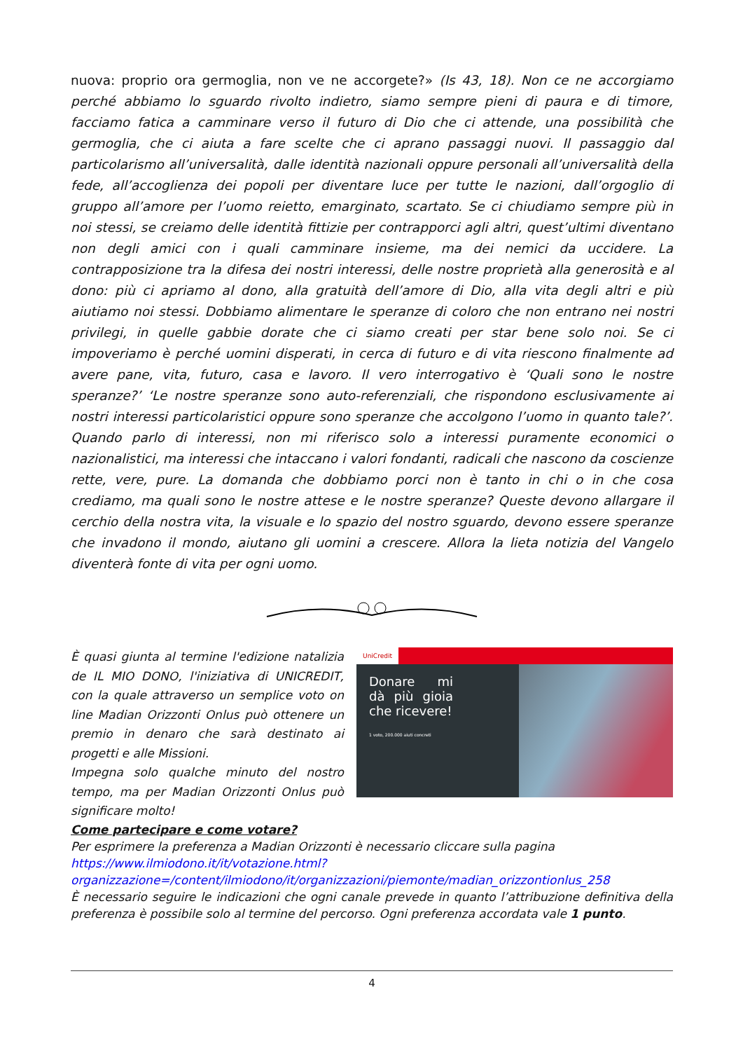nuova: proprio ora germoglia, non ve ne accorgete?» (Is 43, 18). Non ce ne accorgiamo perché abbiamo lo sguardo rivolto indietro, siamo sempre pieni di paura e di timore, facciamo fatica a camminare verso il futuro di Dio che ci attende, una possibilità che germoglia, che ci aiuta a fare scelte che ci aprano passaggi nuovi. Il passaggio dal particolarismo all’universalità, dalle identità nazionali oppure personali all’universalità della fede, all’accoglienza dei popoli per diventare luce per tutte le nazioni, dall’orgoglio di gruppo all’amore per l’uomo reietto, emarginato, scartato. Se ci chiudiamo sempre più in noi stessi, se creiamo delle identità fittizie per contrapporci agli altri, quest’ultimi diventano non degli amici con i quali camminare insieme, ma dei nemici da uccidere. La contrapposizione tra la difesa dei nostri interessi, delle nostre proprietà alla generosità e al dono: più ci apriamo al dono, alla gratuità dell’amore di Dio, alla vita degli altri e più aiutiamo noi stessi. Dobbiamo alimentare le speranze di coloro che non entrano nei nostri privilegi, in quelle gabbie dorate che ci siamo creati per star bene solo noi. Se ci impoveriamo è perché uomini disperati, in cerca di futuro e di vita riescono finalmente ad avere pane, vita, futuro, casa e lavoro. Il vero interrogativo è ‘Quali sono le nostre speranze?’ ‘Le nostre speranze sono auto-referenziali, che rispondono esclusivamente ai nostri interessi particolaristici oppure sono speranze che accolgono l’uomo in quanto tale?’. Quando parlo di interessi, non mi riferisco solo a interessi puramente economici o nazionalistici, ma interessi che intaccano i valori fondanti, radicali che nascono da coscienze rette, vere, pure. La domanda che dobbiamo porci non è tanto in chi o in che cosa crediamo, ma quali sono le nostre attese e le nostre speranze? Queste devono allargare il cerchio della nostra vita, la visuale e lo spazio del nostro sguardo, devono essere speranze che invadono il mondo, aiutano gli uomini a crescere. Allora la lieta notizia del Vangelo diventerà fonte di vita per ogni uomo.
È quasi giunta al termine l'edizione natalizia de IL MIO DONO, l'iniziativa di UNICREDIT, con la quale attraverso un semplice voto on line Madian Orizzonti Onlus può ottenere un premio in denaro che sarà destinato ai progetti e alle Missioni.
Impegna solo qualche minuto del nostro tempo, ma per Madian Orizzonti Onlus può significare molto!
UniCredit
Donare mi dà più gioia che ricevere!
1 voto, 200.000 aiuti concreti
Come partecipare e come votare?
Per esprimere la preferenza a Madian Orizzonti è necessario cliccare sulla pagina
https://www.ilmiodono.it/it/votazione.html?organizzazione=/content/ilmiodono/it/organizzazioni/piemonte/madian_orizzontionlus_258
È necessario seguire le indicazioni che ogni canale prevede in quanto l’attribuzione definitiva della preferenza è possibile solo al termine del percorso. Ogni preferenza accordata vale 1 punto.
4